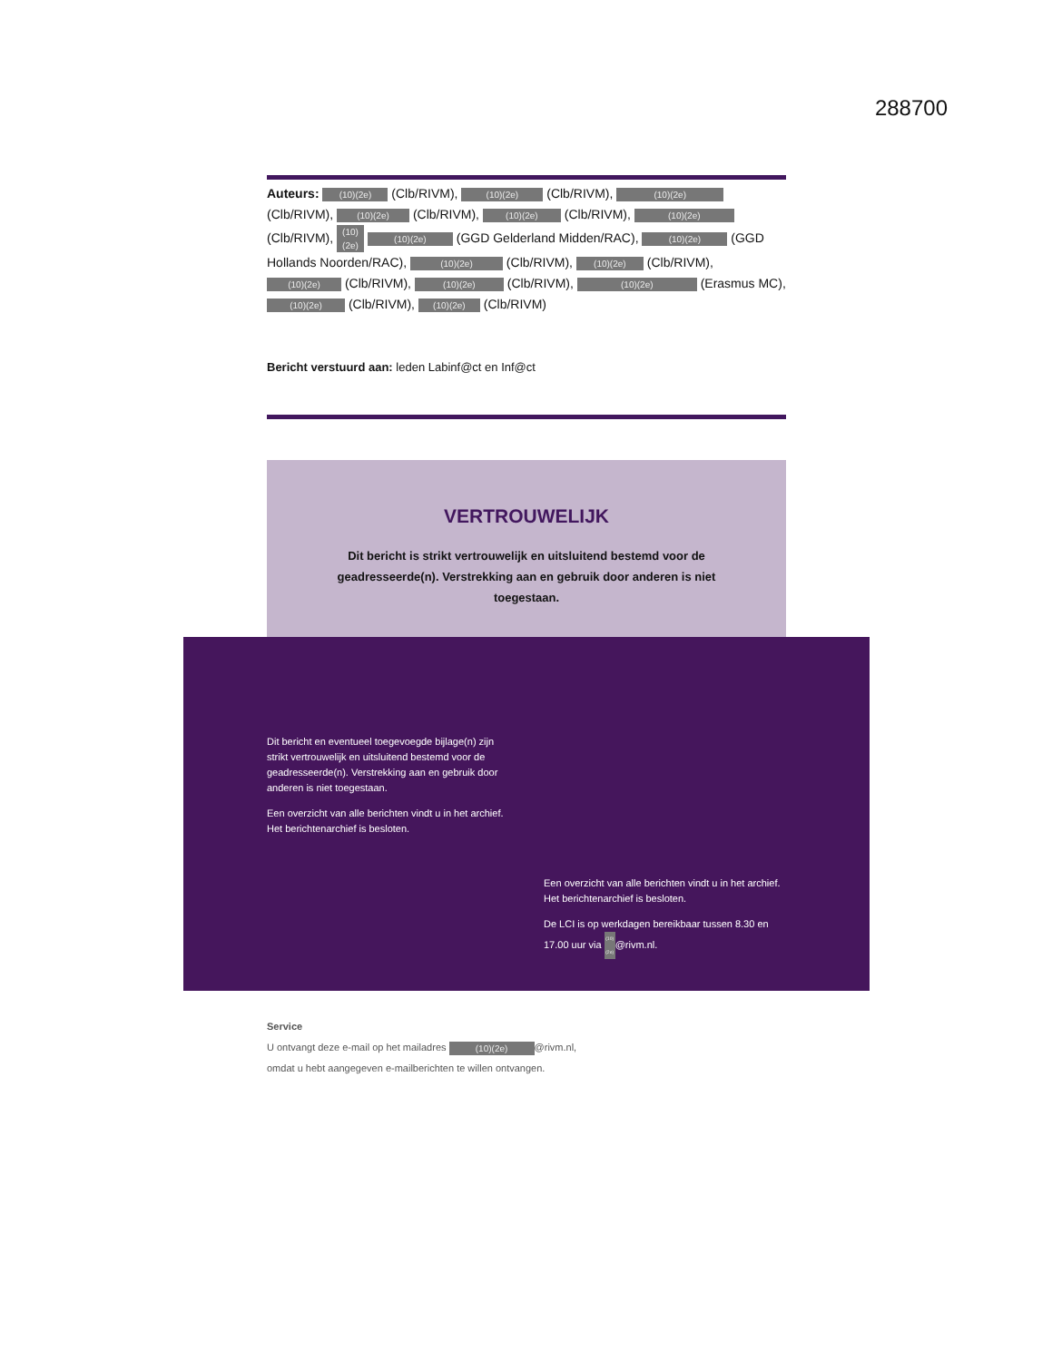288700
Auteurs: (10)(2e) (Clb/RIVM), (10)(2e) (Clb/RIVM), (10)(2e) (Clb/RIVM), (10)(2e) (Clb/RIVM), (10)(2e) (Clb/RIVM), (10)(2e) (Clb/RIVM), (10)(2e) (10)(2e) (GGD Gelderland Midden/RAC), (10)(2e) (GGD Hollands Noorden/RAC), (10)(2e) (Clb/RIVM), (10)(2e) (Clb/RIVM), (10)(2e) (Clb/RIVM), (10)(2e) (Clb/RIVM), (10)(2e) (Erasmus MC), (10)(2e) (Clb/RIVM), (10)(2e) (Clb/RIVM)
Bericht verstuurd aan: leden Labinf@ct en Inf@ct
VERTROUWELIJK
Dit bericht is strikt vertrouwelijk en uitsluitend bestemd voor de geadresseerde(n). Verstrekking aan en gebruik door anderen is niet toegestaan.
Dit bericht en eventueel toegevoegde bijlage(n) zijn strikt vertrouwelijk en uitsluitend bestemd voor de geadresseerde(n). Verstrekking aan en gebruik door anderen is niet toegestaan.
Een overzicht van alle berichten vindt u in het archief. Het berichtenarchief is besloten.
Een overzicht van alle berichten vindt u in het archief. Het berichtenarchief is besloten.
De LCI is op werkdagen bereikbaar tussen 8.30 en 17.00 uur via (10)(2e) @rivm.nl.
Service
U ontvangt deze e-mail op het mailadres (10)(2e) @rivm.nl,
omdat u hebt aangegeven e-mailberichten te willen ontvangen.